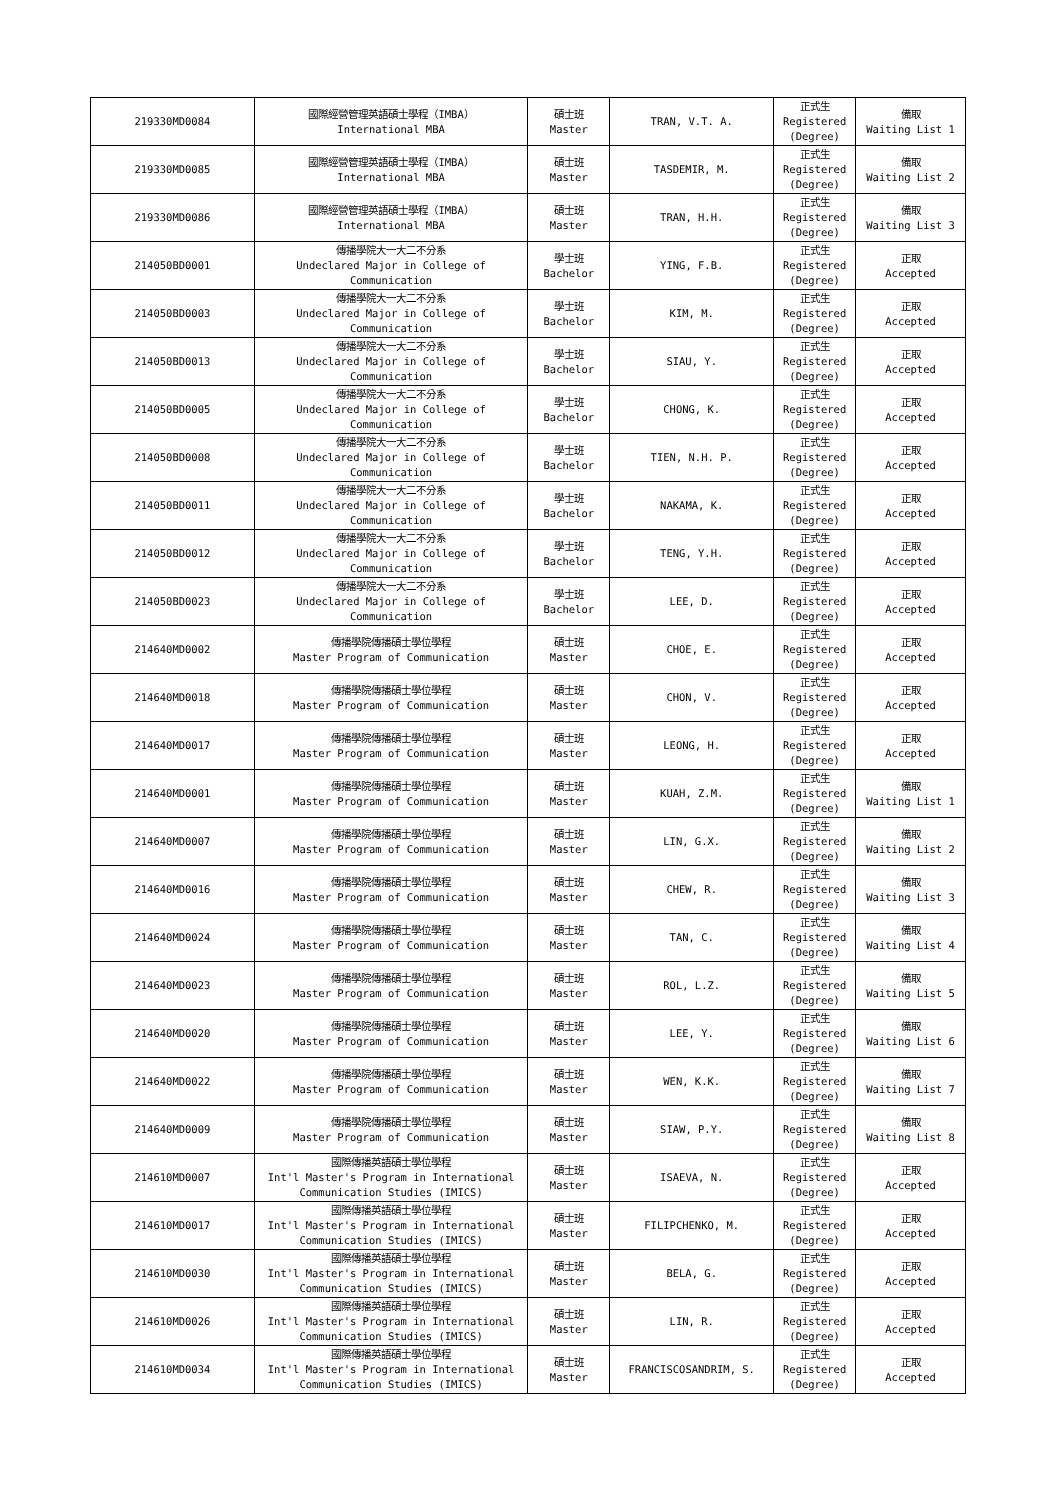| 219330MD0084 | 國際經營管理英語碩士學程（IMBA） International MBA | 碩士班 Master | TRAN, V.T. A. | 正式生 Registered (Degree) | 備取 Waiting List 1 |
| 219330MD0085 | 國際經營管理英語碩士學程（IMBA） International MBA | 碩士班 Master | TASDEMIR, M. | 正式生 Registered (Degree) | 備取 Waiting List 2 |
| 219330MD0086 | 國際經營管理英語碩士學程（IMBA） International MBA | 碩士班 Master | TRAN, H.H. | 正式生 Registered (Degree) | 備取 Waiting List 3 |
| 214050BD0001 | 傳播學院大一大二不分系 Undeclared Major in College of Communication | 學士班 Bachelor | YING, F.B. | 正式生 Registered (Degree) | 正取 Accepted |
| 214050BD0003 | 傳播學院大一大二不分系 Undeclared Major in College of Communication | 學士班 Bachelor | KIM, M. | 正式生 Registered (Degree) | 正取 Accepted |
| 214050BD0013 | 傳播學院大一大二不分系 Undeclared Major in College of Communication | 學士班 Bachelor | SIAU, Y. | 正式生 Registered (Degree) | 正取 Accepted |
| 214050BD0005 | 傳播學院大一大二不分系 Undeclared Major in College of Communication | 學士班 Bachelor | CHONG, K. | 正式生 Registered (Degree) | 正取 Accepted |
| 214050BD0008 | 傳播學院大一大二不分系 Undeclared Major in College of Communication | 學士班 Bachelor | TIEN, N.H. P. | 正式生 Registered (Degree) | 正取 Accepted |
| 214050BD0011 | 傳播學院大一大二不分系 Undeclared Major in College of Communication | 學士班 Bachelor | NAKAMA, K. | 正式生 Registered (Degree) | 正取 Accepted |
| 214050BD0012 | 傳播學院大一大二不分系 Undeclared Major in College of Communication | 學士班 Bachelor | TENG, Y.H. | 正式生 Registered (Degree) | 正取 Accepted |
| 214050BD0023 | 傳播學院大一大二不分系 Undeclared Major in College of Communication | 學士班 Bachelor | LEE, D. | 正式生 Registered (Degree) | 正取 Accepted |
| 214640MD0002 | 傳播學院傳播碩士學位學程 Master Program of Communication | 碩士班 Master | CHOE, E. | 正式生 Registered (Degree) | 正取 Accepted |
| 214640MD0018 | 傳播學院傳播碩士學位學程 Master Program of Communication | 碩士班 Master | CHON, V. | 正式生 Registered (Degree) | 正取 Accepted |
| 214640MD0017 | 傳播學院傳播碩士學位學程 Master Program of Communication | 碩士班 Master | LEONG, H. | 正式生 Registered (Degree) | 正取 Accepted |
| 214640MD0001 | 傳播學院傳播碩士學位學程 Master Program of Communication | 碩士班 Master | KUAH, Z.M. | 正式生 Registered (Degree) | 備取 Waiting List 1 |
| 214640MD0007 | 傳播學院傳播碩士學位學程 Master Program of Communication | 碩士班 Master | LIN, G.X. | 正式生 Registered (Degree) | 備取 Waiting List 2 |
| 214640MD0016 | 傳播學院傳播碩士學位學程 Master Program of Communication | 碩士班 Master | CHEW, R. | 正式生 Registered (Degree) | 備取 Waiting List 3 |
| 214640MD0024 | 傳播學院傳播碩士學位學程 Master Program of Communication | 碩士班 Master | TAN, C. | 正式生 Registered (Degree) | 備取 Waiting List 4 |
| 214640MD0023 | 傳播學院傳播碩士學位學程 Master Program of Communication | 碩士班 Master | ROL, L.Z. | 正式生 Registered (Degree) | 備取 Waiting List 5 |
| 214640MD0020 | 傳播學院傳播碩士學位學程 Master Program of Communication | 碩士班 Master | LEE, Y. | 正式生 Registered (Degree) | 備取 Waiting List 6 |
| 214640MD0022 | 傳播學院傳播碩士學位學程 Master Program of Communication | 碩士班 Master | WEN, K.K. | 正式生 Registered (Degree) | 備取 Waiting List 7 |
| 214640MD0009 | 傳播學院傳播碩士學位學程 Master Program of Communication | 碩士班 Master | SIAW, P.Y. | 正式生 Registered (Degree) | 備取 Waiting List 8 |
| 214610MD0007 | 國際傳播英語碩士學位學程 Int'l Master's Program in International Communication Studies (IMICS) | 碩士班 Master | ISAEVA, N. | 正式生 Registered (Degree) | 正取 Accepted |
| 214610MD0017 | 國際傳播英語碩士學位學程 Int'l Master's Program in International Communication Studies (IMICS) | 碩士班 Master | FILIPCHENKO, M. | 正式生 Registered (Degree) | 正取 Accepted |
| 214610MD0030 | 國際傳播英語碩士學位學程 Int'l Master's Program in International Communication Studies (IMICS) | 碩士班 Master | BELA, G. | 正式生 Registered (Degree) | 正取 Accepted |
| 214610MD0026 | 國際傳播英語碩士學位學程 Int'l Master's Program in International Communication Studies (IMICS) | 碩士班 Master | LIN, R. | 正式生 Registered (Degree) | 正取 Accepted |
| 214610MD0034 | 國際傳播英語碩士學位學程 Int'l Master's Program in International Communication Studies (IMICS) | 碩士班 Master | FRANCISCOSANDRIM, S. | 正式生 Registered (Degree) | 正取 Accepted |